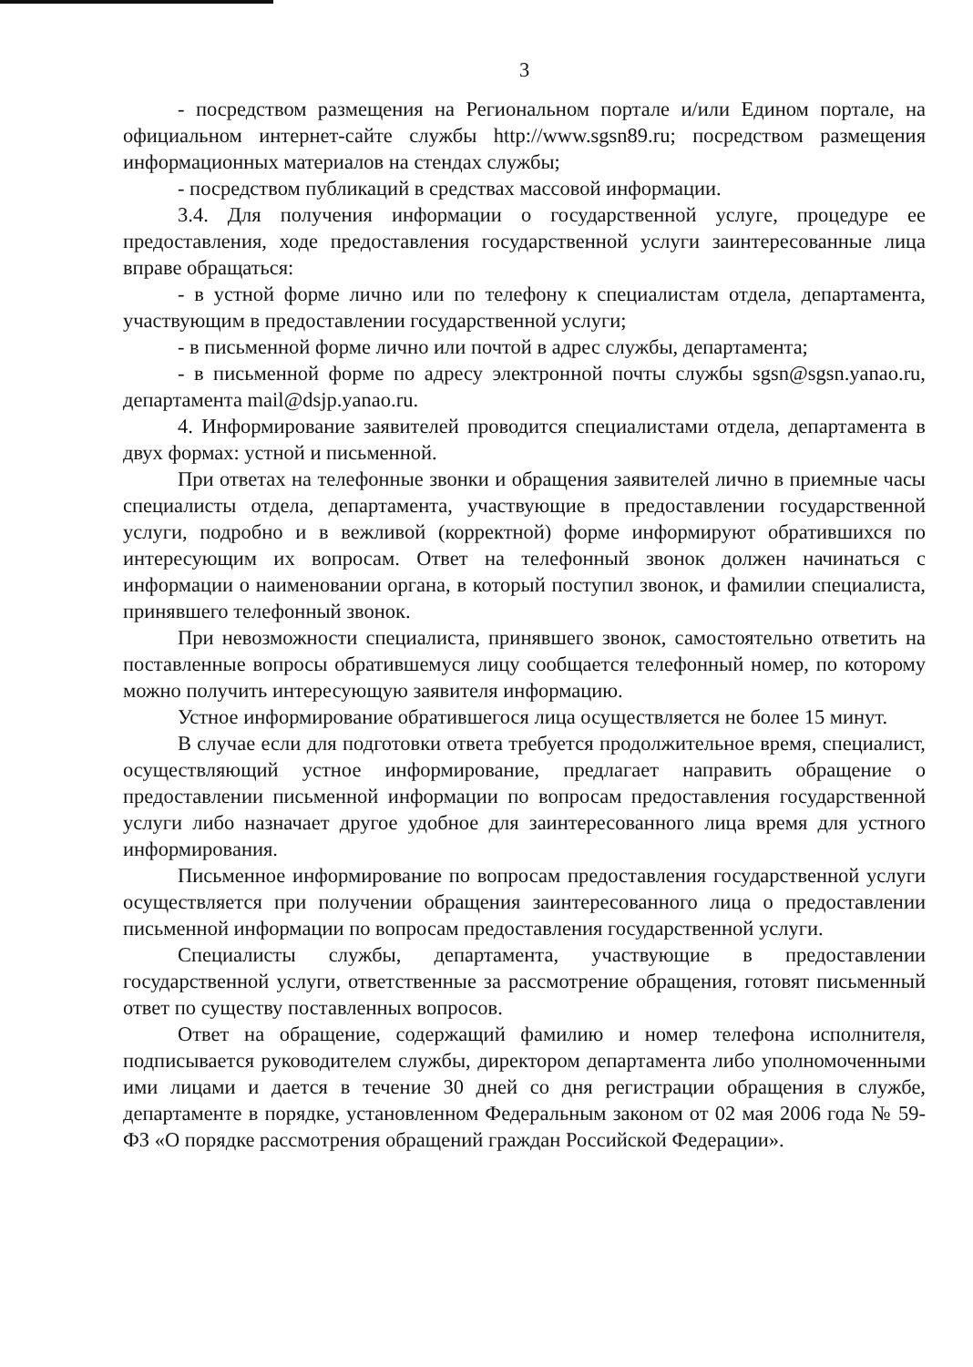3
- посредством размещения на Региональном портале и/или Едином портале, на официальном интернет-сайте службы http://www.sgsn89.ru; посредством размещения информационных материалов на стендах службы;
- посредством публикаций в средствах массовой информации.
3.4. Для получения информации о государственной услуге, процедуре ее предоставления, ходе предоставления государственной услуги заинтересованные лица вправе обращаться:
- в устной форме лично или по телефону к специалистам отдела, департамента, участвующим в предоставлении государственной услуги;
- в письменной форме лично или почтой в адрес службы, департамента;
- в письменной форме по адресу электронной почты службы sgsn@sgsn.yanao.ru, департамента mail@dsjp.yanao.ru.
4. Информирование заявителей проводится специалистами отдела, департамента в двух формах: устной и письменной.
При ответах на телефонные звонки и обращения заявителей лично в приемные часы специалисты отдела, департамента, участвующие в предоставлении государственной услуги, подробно и в вежливой (корректной) форме информируют обратившихся по интересующим их вопросам. Ответ на телефонный звонок должен начинаться с информации о наименовании органа, в который поступил звонок, и фамилии специалиста, принявшего телефонный звонок.
При невозможности специалиста, принявшего звонок, самостоятельно ответить на поставленные вопросы обратившемуся лицу сообщается телефонный номер, по которому можно получить интересующую заявителя информацию.
Устное информирование обратившегося лица осуществляется не более 15 минут.
В случае если для подготовки ответа требуется продолжительное время, специалист, осуществляющий устное информирование, предлагает направить обращение о предоставлении письменной информации по вопросам предоставления государственной услуги либо назначает другое удобное для заинтересованного лица время для устного информирования.
Письменное информирование по вопросам предоставления государственной услуги осуществляется при получении обращения заинтересованного лица о предоставлении письменной информации по вопросам предоставления государственной услуги.
Специалисты службы, департамента, участвующие в предоставлении государственной услуги, ответственные за рассмотрение обращения, готовят письменный ответ по существу поставленных вопросов.
Ответ на обращение, содержащий фамилию и номер телефона исполнителя, подписывается руководителем службы, директором департамента либо уполномоченными ими лицами и дается в течение 30 дней со дня регистрации обращения в службе, департаменте в порядке, установленном Федеральным законом от 02 мая 2006 года № 59-ФЗ «О порядке рассмотрения обращений граждан Российской Федерации».